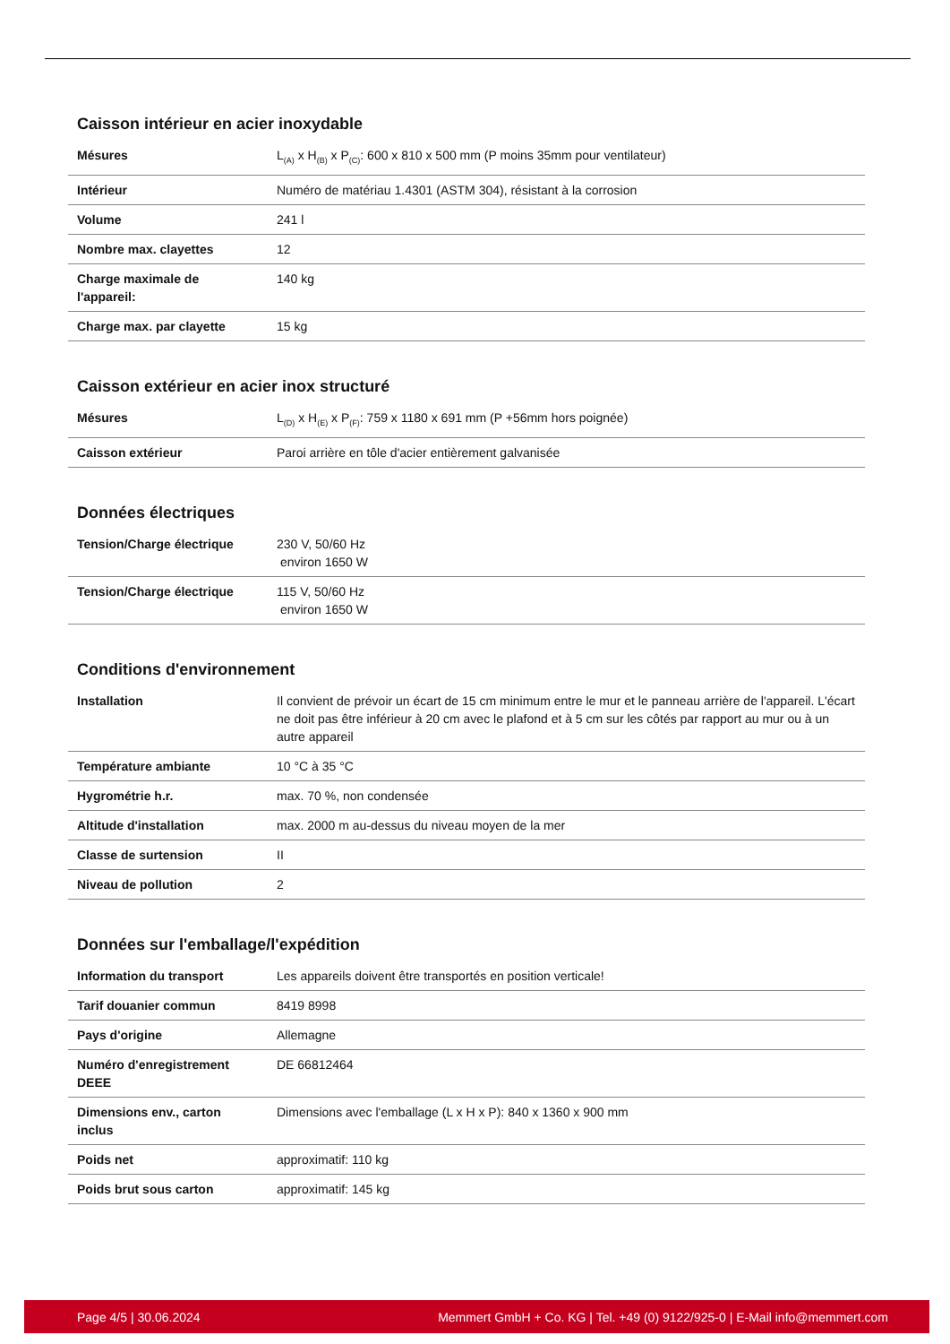Caisson intérieur en acier inoxydable
| Mésures | L<sub>(A)</sub> x H<sub>(B)</sub> x P<sub>(C)</sub>: 600 x 810 x 500 mm (P moins 35mm pour ventilateur) |
| Intérieur | Numéro de matériau 1.4301 (ASTM 304), résistant à la corrosion |
| Volume | 241 l |
| Nombre max. clayettes | 12 |
| Charge maximale de l'appareil: | 140 kg |
| Charge max. par clayette | 15 kg |
Caisson extérieur en acier inox structuré
| Mésures | L<sub>(D)</sub> x H<sub>(E)</sub> x P<sub>(F)</sub>: 759 x 1180 x 691 mm (P +56mm hors poignée) |
| Caisson extérieur | Paroi arrière en tôle d'acier entièrement galvanisée |
Données électriques
| Tension/Charge électrique | 230 V, 50/60 Hz environ 1650 W |
| Tension/Charge électrique | 115 V, 50/60 Hz environ 1650 W |
Conditions d'environnement
| Installation | Il convient de prévoir un écart de 15 cm minimum entre le mur et le panneau arrière de l'appareil. L'écart ne doit pas être inférieur à 20 cm avec le plafond et à 5 cm sur les côtés par rapport au mur ou à un autre appareil |
| Température ambiante | 10 °C à 35 °C |
| Hygrométrie h.r. | max. 70 %, non condensée |
| Altitude d'installation | max. 2000 m au-dessus du niveau moyen de la mer |
| Classe de surtension | II |
| Niveau de pollution | 2 |
Données sur l'emballage/l'expédition
| Information du transport | Les appareils doivent être transportés en position verticale! |
| Tarif douanier commun | 8419 8998 |
| Pays d'origine | Allemagne |
| Numéro d'enregistrement DEEE | DE 66812464 |
| Dimensions env., carton inclus | Dimensions avec l'emballage (L x H x P): 840 x 1360 x 900 mm |
| Poids net | approximatif: 110 kg |
| Poids brut sous carton | approximatif: 145 kg |
Page 4/5 | 30.06.2024 Memmert GmbH + Co. KG | Tel. +49 (0) 9122/925-0 | E-Mail info@memmert.com